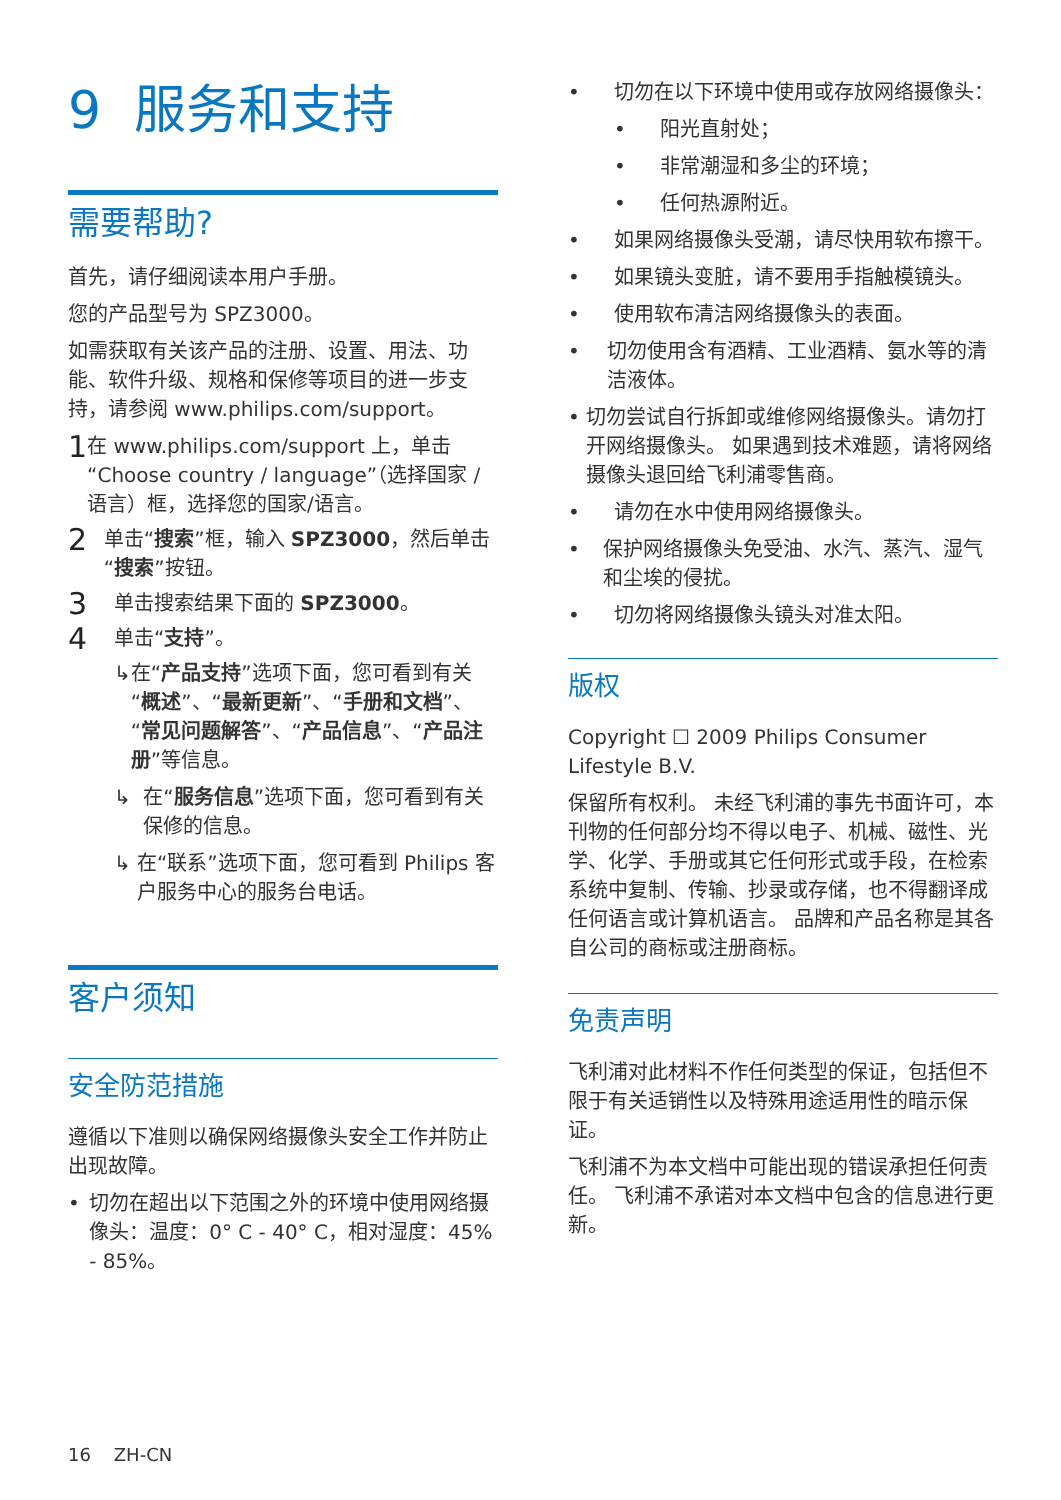9 服务和支持
需要帮助?
首先，请仔细阅读本用户手册。
您的产品型号为 SPZ3000。
如需获取有关该产品的注册、设置、用法、功能、软件升级、规格和保修等项目的进一步支持，请参阅 www.philips.com/support。
1 在 www.philips.com/support 上，单击“Choose country / language”（选择国家 / 语言）框，选择您的国家/语言。
2 单击“搜索”框，输入 SPZ3000，然后单击“搜索”按钮。
3 单击搜索结果下面的 SPZ3000。
4 单击“支持”。
↳ 在“产品支持”选项下面，您可看到有关“概述”、“最新更新”、“手册和文档”、“常见问题解答”、“产品信息”、“产品注册”等信息。
↳ 在“服务信息”选项下面，您可看到有关保修的信息。
↳ 在“联系”选项下面，您可看到 Philips 客户服务中心的服务台电话。
客户须知
安全防范措施
遵循以下准则以确保网络摄像头安全工作并防止出现故障。
• 切勿在超出以下范围之外的环境中使用网络摄像头：温度：0° C - 40° C，相对湿度：45% - 85%。
• 切勿在以下环境中使用或存放网络摄像头：
• 阳光直射处；
• 非常潮湿和多尘的环境；
• 任何热源附近。
• 如果网络摄像头受潮，请尽快用软布擦干。
• 如果镜头变脏，请不要用手指触模镜头。
• 使用软布清洁网络摄像头的表面。
• 切勿使用含有酒精、工业酒精、氨水等的清洁液体。
• 切勿尝试自行拆卸或维修网络摄像头。请勿打开网络摄像头。 如果遇到技术难题，请将网络摄像头退回给飞利浦零售商。
• 请勿在水中使用网络摄像头。
• 保护网络摄像头免受油、水汽、蒸汽、湿气和尘埃的侵扰。
• 切勿将网络摄像头镜头对准太阳。
版权
Copyright ☐ 2009 Philips Consumer Lifestyle B.V.
保留所有权利。 未经飞利浦的事先书面许可，本刊物的任何部分均不得以电子、机械、磁性、光学、化学、手册或其它任何形式或手段，在检索系统中复制、传输、抄录或存储，也不得翻译成任何语言或计算机语言。 品牌和产品名称是其各自公司的商标或注册商标。
免责声明
飞利浦对此材料不作任何类型的保证，包括但不限于有关适销性以及特殊用途适用性的暗示保证。
飞利浦不为本文档中可能出现的错误承担任何责任。 飞利浦不承诺对本文档中包含的信息进行更新。
16 ZH-CN